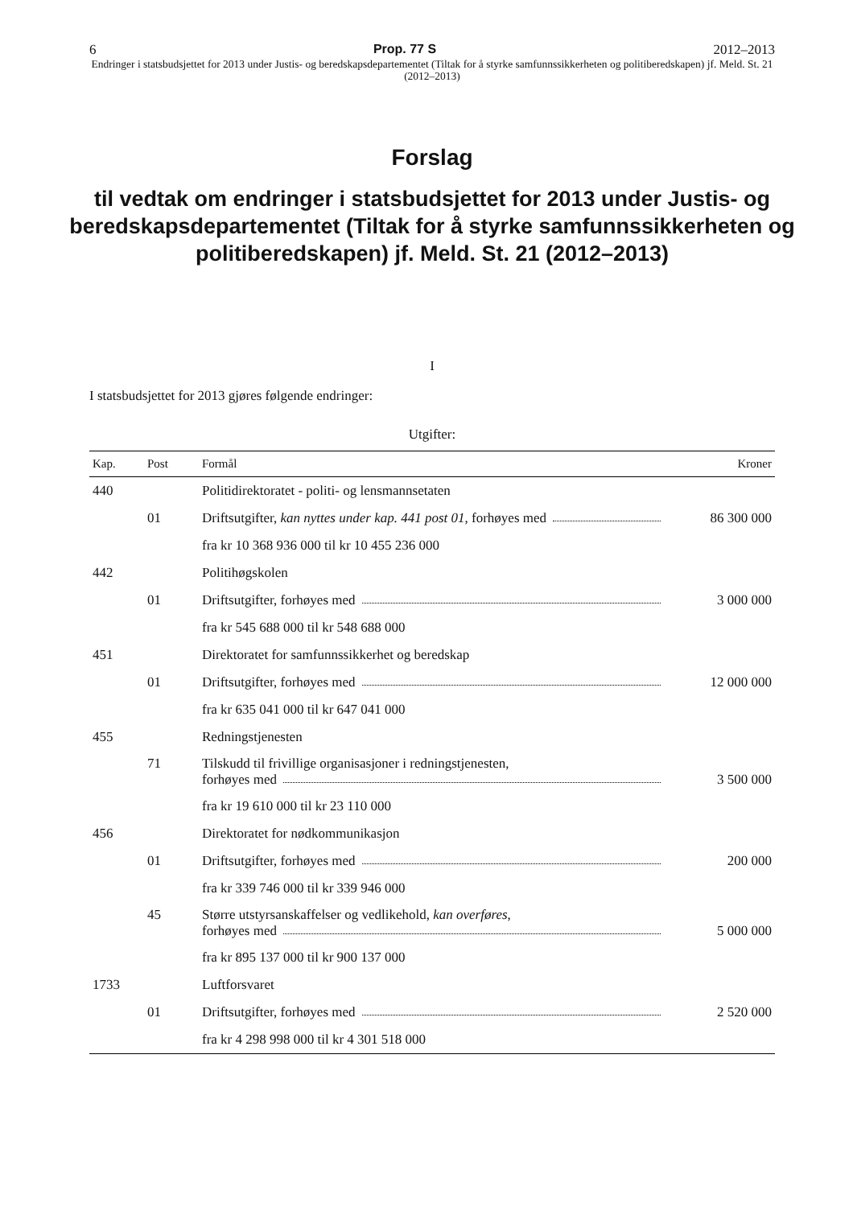6 Prop. 77 S 2012–2013
Endringer i statsbudsjettet for 2013 under Justis- og beredskapsdepartementet (Tiltak for å styrke samfunnssikkerheten og politiberedskapen) jf. Meld. St. 21 (2012–2013)
Forslag
til vedtak om endringer i statsbudsjettet for 2013 under Justis- og beredskapsdepartementet (Tiltak for å styrke samfunnssikkerheten og politiberedskapen) jf. Meld. St. 21 (2012–2013)
I
I statsbudsjettet for 2013 gjøres følgende endringer:
Utgifter:
| Kap. | Post | Formål | Kroner |
| --- | --- | --- | --- |
| 440 | | Politidirektoratet - politi- og lensmannsetaten | |
| | 01 | Driftsutgifter, kan nyttes under kap. 441 post 01 , forhøyes med | 86 300 000 |
| | | fra kr 10 368 936 000 til kr 10 455 236 000 | |
| 442 | | Politihøgskolen | |
| | 01 | Driftsutgifter, forhøyes med | 3 000 000 |
| | | fra kr 545 688 000 til kr 548 688 000 | |
| 451 | | Direktoratet for samfunnssikkerhet og beredskap | |
| | 01 | Driftsutgifter, forhøyes med | 12 000 000 |
| | | fra kr 635 041 000 til kr 647 041 000 | |
| 455 | | Redningstjenesten | |
| | 71 | Tilskudd til frivillige organisasjoner i redningstjenesten, forhøyes med | 3 500 000 |
| | | fra kr 19 610 000 til kr 23 110 000 | |
| 456 | | Direktoratet for nødkommunikasjon | |
| | 01 | Driftsutgifter, forhøyes med | 200 000 |
| | | fra kr 339 746 000 til kr 339 946 000 | |
| | 45 | Større utstyrsanskaffelser og vedlikehold, kan overføres , forhøyes med | 5 000 000 |
| | | fra kr 895 137 000 til kr 900 137 000 | |
| 1733 | | Luftforsvaret | |
| | 01 | Driftsutgifter, forhøyes med | 2 520 000 |
| | | fra kr 4 298 998 000 til kr 4 301 518 000 | |